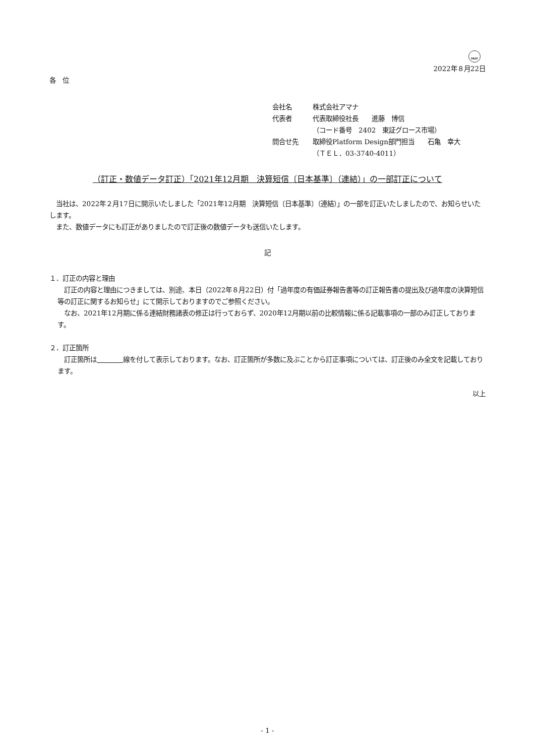FASF
2022年８月22日
各　位
会社名 株式会社アマナ
代表者 代表取締役社長　　進藤　博信
（コード番号　2402　東証グロース市場）
問合せ先 取締役Platform Design部門担当　　石亀　幸大
（ＴＥＬ．03-3740-4011）
（訂正・数値データ訂正）「2021年12月期　決算短信〔日本基準〕（連結）」の一部訂正について
　当社は、2022年２月17日に開示いたしました「2021年12月期　決算短信〔日本基準〕（連結）」の一部を訂正いたしましたので、お知らせいたします。
　また、数値データにも訂正がありましたので訂正後の数値データも送信いたします。
記
１．訂正の内容と理由
　訂正の内容と理由につきましては、別途、本日（2022年８月22日）付「過年度の有価証券報告書等の訂正報告書の提出及び過年度の決算短信等の訂正に関するお知らせ」にて開示しておりますのでご参照ください。
　なお、2021年12月期に係る連結財務諸表の修正は行っておらず、2020年12月期以前の比較情報に係る記載事項の一部のみ訂正しております。
２．訂正箇所
　訂正箇所は　　　　 線を付して表示しております。なお、訂正箇所が多数に及ぶことから訂正事項については、訂正後のみ全文を記載しております。
以上
- 1 -